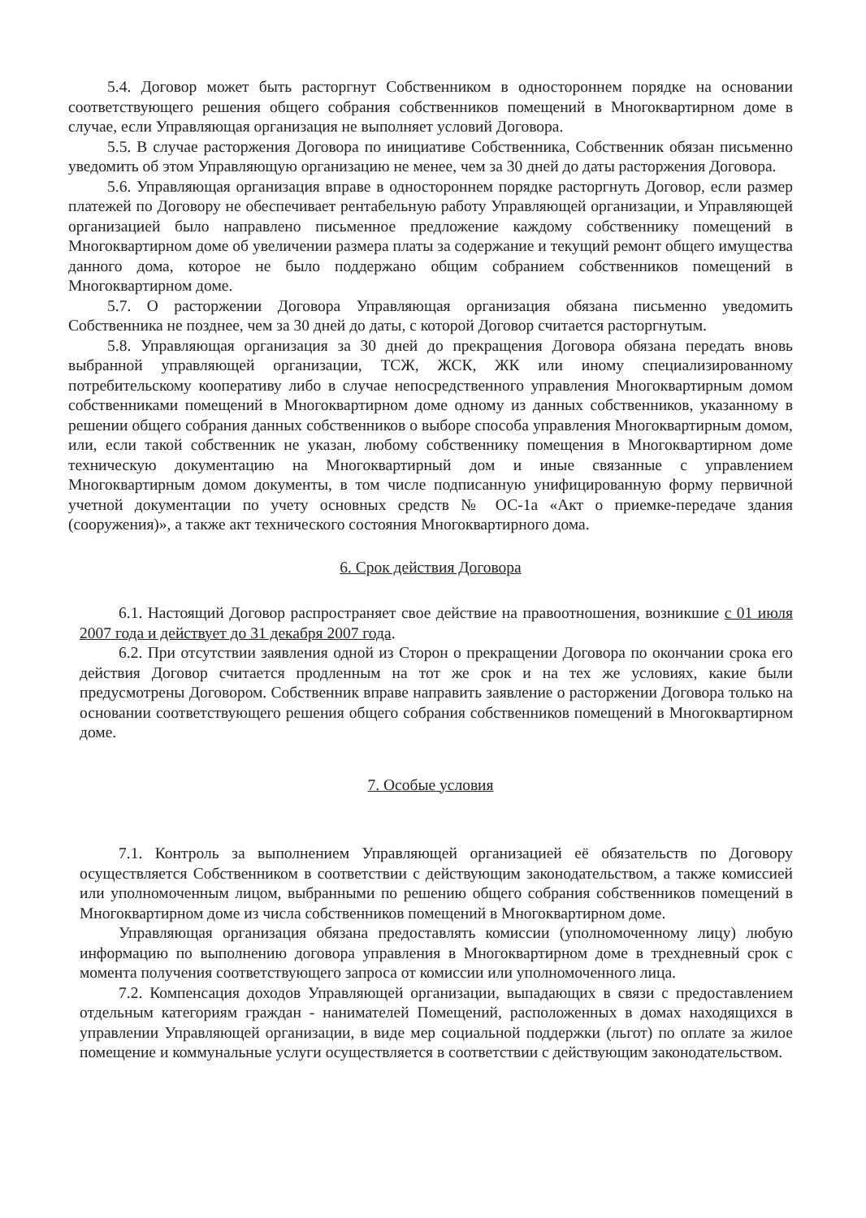5.4. Договор может быть расторгнут Собственником в одностороннем порядке на основании соответствующего решения общего собрания собственников помещений в Многоквартирном доме в случае, если Управляющая организация не выполняет условий Договора.
5.5. В случае расторжения Договора по инициативе Собственника, Собственник обязан письменно уведомить об этом Управляющую организацию не менее, чем за 30 дней до даты расторжения Договора.
5.6. Управляющая организация вправе в одностороннем порядке расторгнуть Договор, если размер платежей по Договору не обеспечивает рентабельную работу Управляющей организации, и Управляющей организацией было направлено письменное предложение каждому собственнику помещений в Многоквартирном доме об увеличении размера платы за содержание и текущий ремонт общего имущества данного дома, которое не было поддержано общим собранием собственников помещений в Многоквартирном доме.
5.7. О расторжении Договора Управляющая организация обязана письменно уведомить Собственника не позднее, чем за 30 дней до даты, с которой Договор считается расторгнутым.
5.8. Управляющая организация за 30 дней до прекращения Договора обязана передать вновь выбранной управляющей организации, ТСЖ, ЖСК, ЖК или иному специализированному потребительскому кооперативу либо в случае непосредственного управления Многоквартирным домом собственниками помещений в Многоквартирном доме одному из данных собственников, указанному в решении общего собрания данных собственников о выборе способа управления Многоквартирным домом, или, если такой собственник не указан, любому собственнику помещения в Многоквартирном доме техническую документацию на Многоквартирный дом и иные связанные с управлением Многоквартирным домом документы, в том числе подписанную унифицированную форму первичной учетной документации по учету основных средств № ОС-1а «Акт о приемке-передаче здания (сооружения)», а также акт технического состояния Многоквартирного дома.
6. Срок действия Договора
6.1. Настоящий Договор распространяет свое действие на правоотношения, возникшие с 01 июля 2007 года и действует до 31 декабря 2007 года.
6.2. При отсутствии заявления одной из Сторон о прекращении Договора по окончании срока его действия Договор считается продленным на тот же срок и на тех же условиях, какие были предусмотрены Договором. Собственник вправе направить заявление о расторжении Договора только на основании соответствующего решения общего собрания собственников помещений в Многоквартирном доме.
7. Особые условия
7.1. Контроль за выполнением Управляющей организацией её обязательств по Договору осуществляется Собственником в соответствии с действующим законодательством, а также комиссией или уполномоченным лицом, выбранными по решению общего собрания собственников помещений в Многоквартирном доме из числа собственников помещений в Многоквартирном доме.
Управляющая организация обязана предоставлять комиссии (уполномоченному лицу) любую информацию по выполнению договора управления в Многоквартирном доме в трехдневный срок с момента получения соответствующего запроса от комиссии или уполномоченного лица.
7.2. Компенсация доходов Управляющей организации, выпадающих в связи с предоставлением отдельным категориям граждан - нанимателей Помещений, расположенных в домах находящихся в управлении Управляющей организации, в виде мер социальной поддержки (льгот) по оплате за жилое помещение и коммунальные услуги осуществляется в соответствии с действующим законодательством.